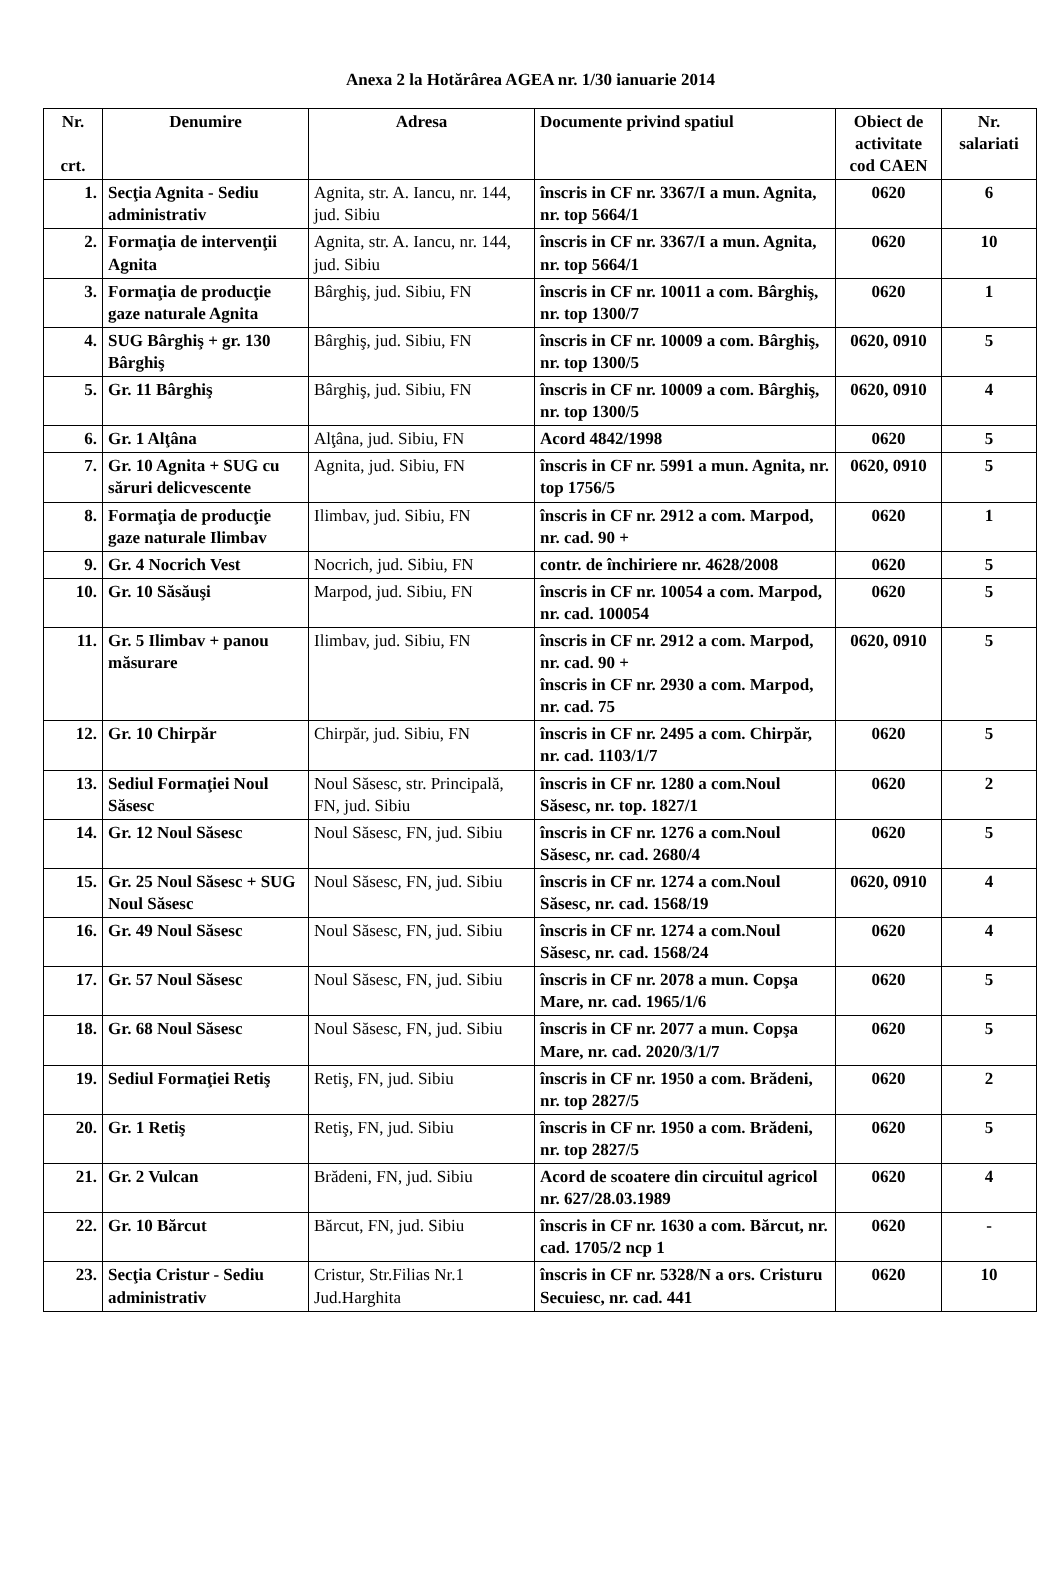Anexa 2 la Hotărârea AGEA nr. 1/30 ianuarie 2014
| Nr. crt. | Denumire | Adresa | Documente privind spatiul | Obiect de activitate cod CAEN | Nr. salariati |
| --- | --- | --- | --- | --- | --- |
| 1. | Secţia Agnita - Sediu administrativ | Agnita, str. A. Iancu, nr. 144, jud. Sibiu | înscris in CF nr. 3367/I a mun. Agnita, nr. top 5664/1 | 0620 | 6 |
| 2. | Formaţia de intervenţii Agnita | Agnita, str. A. Iancu, nr. 144, jud. Sibiu | înscris in CF nr. 3367/I a mun. Agnita, nr. top 5664/1 | 0620 | 10 |
| 3. | Formaţia de producţie gaze naturale Agnita | Bârghiş, jud. Sibiu, FN | înscris in CF nr. 10011 a com. Bârghiş, nr. top 1300/7 | 0620 | 1 |
| 4. | SUG Bârghiş + gr. 130 Bârghiş | Bârghiş, jud. Sibiu, FN | înscris in CF nr. 10009 a com. Bârghiş, nr. top 1300/5 | 0620, 0910 | 5 |
| 5. | Gr. 11 Bârghiş | Bârghiş, jud. Sibiu, FN | înscris in CF nr. 10009 a com. Bârghiş, nr. top 1300/5 | 0620, 0910 | 4 |
| 6. | Gr. 1 Alţâna | Alţâna, jud. Sibiu, FN | Acord 4842/1998 | 0620 | 5 |
| 7. | Gr. 10 Agnita + SUG cu săruri delicvescente | Agnita, jud. Sibiu, FN | înscris in CF nr. 5991 a mun. Agnita, nr. top 1756/5 | 0620, 0910 | 5 |
| 8. | Formaţia de producţie gaze naturale Ilimbav | Ilimbav, jud. Sibiu, FN | înscris in CF nr. 2912 a com. Marpod, nr. cad. 90 + | 0620 | 1 |
| 9. | Gr. 4 Nocrich Vest | Nocrich, jud. Sibiu, FN | contr. de închiriere nr. 4628/2008 | 0620 | 5 |
| 10. | Gr. 10 Săsăuşi | Marpod, jud. Sibiu, FN | înscris in CF nr. 10054 a com. Marpod, nr. cad. 100054 | 0620 | 5 |
| 11. | Gr. 5 Ilimbav + panou măsurare | Ilimbav, jud. Sibiu, FN | înscris in CF nr. 2912 a com. Marpod, nr. cad. 90 + înscris in CF nr. 2930 a com. Marpod, nr. cad. 75 | 0620, 0910 | 5 |
| 12. | Gr. 10 Chirpăr | Chirpăr, jud. Sibiu, FN | înscris in CF nr. 2495 a com. Chirpăr, nr. cad. 1103/1/7 | 0620 | 5 |
| 13. | Sediul Formaţiei Noul Săsesc | Noul Săsesc, str. Principală, FN, jud. Sibiu | înscris in CF nr. 1280 a com.Noul Săsesc, nr. top. 1827/1 | 0620 | 2 |
| 14. | Gr. 12 Noul Săsesc | Noul Săsesc, FN, jud. Sibiu | înscris in CF nr. 1276 a com.Noul Săsesc, nr. cad. 2680/4 | 0620 | 5 |
| 15. | Gr. 25 Noul Săsesc + SUG Noul Săsesc | Noul Săsesc, FN, jud. Sibiu | înscris in CF nr. 1274 a com.Noul Săsesc, nr. cad. 1568/19 | 0620, 0910 | 4 |
| 16. | Gr. 49 Noul Săsesc | Noul Săsesc, FN, jud. Sibiu | înscris in CF nr. 1274 a com.Noul Săsesc, nr. cad. 1568/24 | 0620 | 4 |
| 17. | Gr. 57 Noul Săsesc | Noul Săsesc, FN, jud. Sibiu | înscris in CF nr. 2078 a mun. Copşa Mare, nr. cad. 1965/1/6 | 0620 | 5 |
| 18. | Gr. 68 Noul Săsesc | Noul Săsesc, FN, jud. Sibiu | înscris in CF nr. 2077 a mun. Copşa Mare, nr. cad. 2020/3/1/7 | 0620 | 5 |
| 19. | Sediul Formaţiei Retiş | Retiş, FN, jud. Sibiu | înscris in CF nr. 1950 a com. Brădeni, nr. top 2827/5 | 0620 | 2 |
| 20. | Gr. 1 Retiş | Retiş, FN, jud. Sibiu | înscris in CF nr. 1950 a com. Brădeni, nr. top 2827/5 | 0620 | 5 |
| 21. | Gr. 2 Vulcan | Brădeni, FN, jud. Sibiu | Acord de scoatere din circuitul agricol nr. 627/28.03.1989 | 0620 | 4 |
| 22. | Gr. 10 Bărcut | Bărcut, FN, jud. Sibiu | înscris in CF nr. 1630 a com. Bărcut, nr. cad. 1705/2 ncp 1 | 0620 | - |
| 23. | Secţia Cristur - Sediu administrativ | Cristur, Str.Filias Nr.1 Jud.Harghita | înscris in CF nr. 5328/N a ors. Cristuru Secuiesc, nr. cad. 441 | 0620 | 10 |